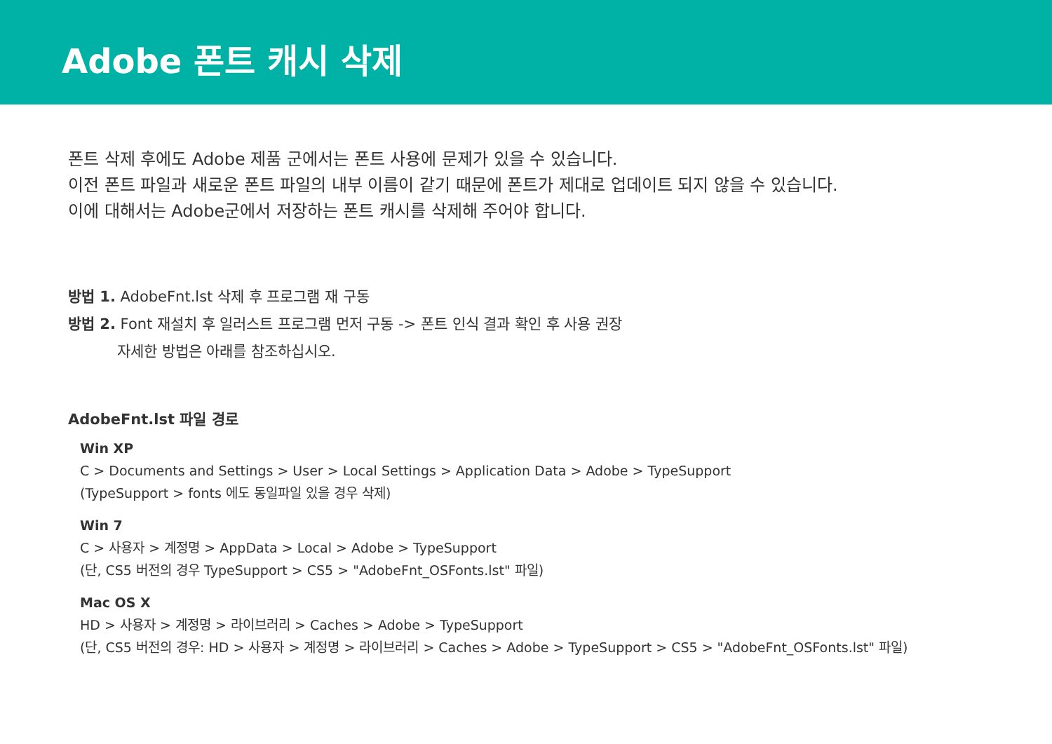Adobe 폰트 캐시 삭제
폰트 삭제 후에도 Adobe 제품 군에서는 폰트 사용에 문제가 있을 수 있습니다.
이전 폰트 파일과 새로운 폰트 파일의 내부 이름이 같기 때문에 폰트가 제대로 업데이트 되지 않을 수 있습니다.
이에 대해서는 Adobe군에서 저장하는 폰트 캐시를 삭제해 주어야 합니다.
방법 1. AdobeFnt.lst 삭제 후 프로그램 재 구동
방법 2. Font 재설치 후 일러스트 프로그램 먼저 구동 -> 폰트 인식 결과 확인 후 사용 권장
자세한 방법은 아래를 참조하십시오.
AdobeFnt.lst 파일 경로
Win XP
C > Documents and Settings > User > Local Settings > Application Data > Adobe > TypeSupport
(TypeSupport > fonts 에도 동일파일 있을 경우 삭제)
Win 7
C > 사용자 > 계정명 > AppData > Local > Adobe > TypeSupport
(단, CS5 버전의 경우 TypeSupport > CS5 > "AdobeFnt_OSFonts.lst" 파일)
Mac OS X
HD > 사용자 > 계정명 > 라이브러리 > Caches > Adobe > TypeSupport
(단, CS5 버전의 경우: HD > 사용자 > 계정명 > 라이브러리 > Caches > Adobe > TypeSupport > CS5 > "AdobeFnt_OSFonts.lst" 파일)